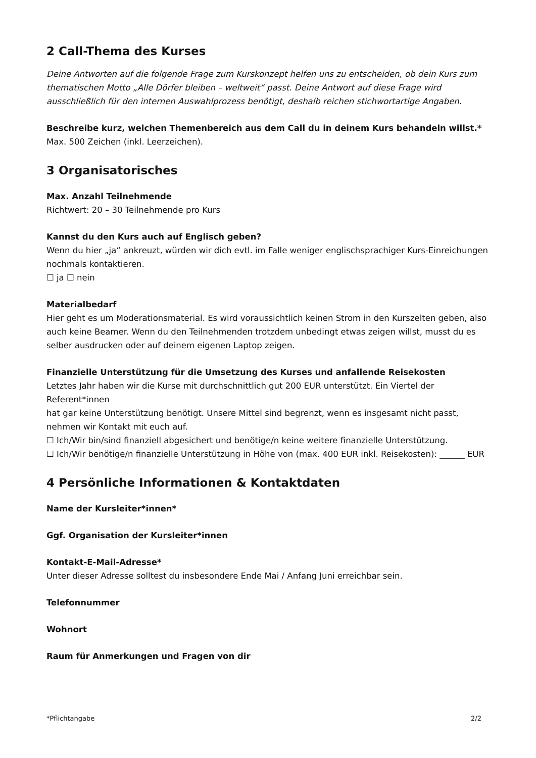2 Call-Thema des Kurses
Deine Antworten auf die folgende Frage zum Kurskonzept helfen uns zu entscheiden, ob dein Kurs zum thematischen Motto „Alle Dörfer bleiben – weltweit“ passt. Deine Antwort auf diese Frage wird ausschließlich für den internen Auswahlprozess benötigt, deshalb reichen stichwortartige Angaben.
Beschreibe kurz, welchen Themenbereich aus dem Call du in deinem Kurs behandeln willst.*
Max. 500 Zeichen (inkl. Leerzeichen).
3 Organisatorisches
Max. Anzahl Teilnehmende
Richtwert: 20 – 30 Teilnehmende pro Kurs
Kannst du den Kurs auch auf Englisch geben?
Wenn du hier „ja“ ankreuzt, würden wir dich evtl. im Falle weniger englischsprachiger Kurs-Einreichungen nochmals kontaktieren.
☐ ja ☐ nein
Materialbedarf
Hier geht es um Moderationsmaterial. Es wird voraussichtlich keinen Strom in den Kurszelten geben, also auch keine Beamer. Wenn du den Teilnehmenden trotzdem unbedingt etwas zeigen willst, musst du es selber ausdrucken oder auf deinem eigenen Laptop zeigen.
Finanzielle Unterstützung für die Umsetzung des Kurses und anfallende Reisekosten
Letztes Jahr haben wir die Kurse mit durchschnittlich gut 200 EUR unterstützt. Ein Viertel der Referent*innen
hat gar keine Unterstützung benötigt. Unsere Mittel sind begrenzt, wenn es insgesamt nicht passt, nehmen wir Kontakt mit euch auf.
☐ Ich/Wir bin/sind finanziell abgesichert und benötige/n keine weitere finanzielle Unterstützung.
☐ Ich/Wir benötige/n finanzielle Unterstützung in Höhe von (max. 400 EUR inkl. Reisekosten): ______ EUR
4 Persönliche Informationen & Kontaktdaten
Name der Kursleiter*innen*
Ggf. Organisation der Kursleiter*innen
Kontakt-E-Mail-Adresse*
Unter dieser Adresse solltest du insbesondere Ende Mai / Anfang Juni erreichbar sein.
Telefonnummer
Wohnort
Raum für Anmerkungen und Fragen von dir
*Pflichtangabe 2/2